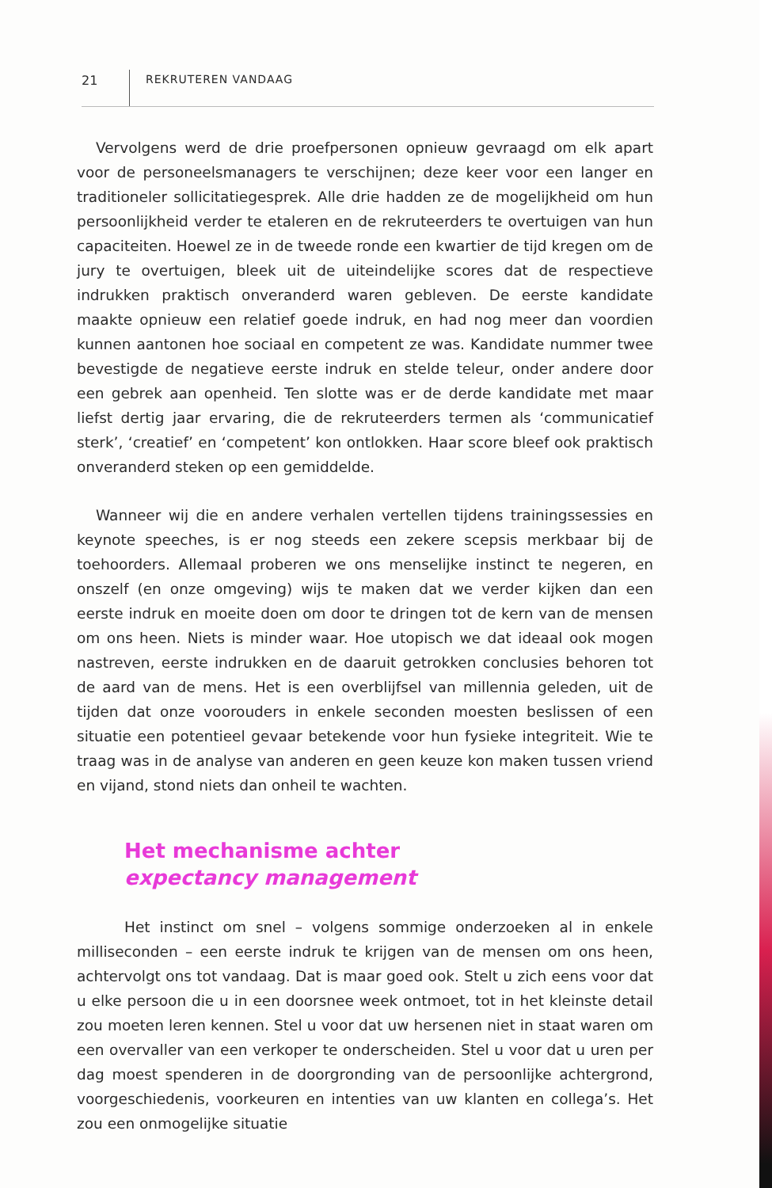21 REKRUTEREN VANDAAG
Vervolgens werd de drie proefpersonen opnieuw gevraagd om elk apart voor de personeelsmanagers te verschijnen; deze keer voor een langer en traditioneler sollicitatiegesprek. Alle drie hadden ze de mogelijkheid om hun persoonlijkheid verder te etaleren en de rekruteerders te overtuigen van hun capaciteiten. Hoewel ze in de tweede ronde een kwartier de tijd kregen om de jury te overtuigen, bleek uit de uiteindelijke scores dat de respectieve indrukken praktisch onveranderd waren gebleven. De eerste kandidate maakte opnieuw een relatief goede indruk, en had nog meer dan voordien kunnen aantonen hoe sociaal en competent ze was. Kandidate nummer twee bevestigde de negatieve eerste indruk en stelde teleur, onder andere door een gebrek aan openheid. Ten slotte was er de derde kandidate met maar liefst dertig jaar ervaring, die de rekruteerders termen als ‘communicatief sterk’, ‘creatief’ en ‘competent’ kon ontlokken. Haar score bleef ook praktisch onveranderd steken op een gemiddelde.
Wanneer wij die en andere verhalen vertellen tijdens trainingssessies en keynote speeches, is er nog steeds een zekere scepsis merkbaar bij de toehoorders. Allemaal proberen we ons menselijke instinct te negeren, en onszelf (en onze omgeving) wijs te maken dat we verder kijken dan een eerste indruk en moeite doen om door te dringen tot de kern van de mensen om ons heen. Niets is minder waar. Hoe utopisch we dat ideaal ook mogen nastreven, eerste indrukken en de daaruit getrokken conclusies behoren tot de aard van de mens. Het is een overblijfsel van millennia geleden, uit de tijden dat onze voorouders in enkele seconden moesten beslissen of een situatie een potentieel gevaar betekende voor hun fysieke integriteit. Wie te traag was in de analyse van anderen en geen keuze kon maken tussen vriend en vijand, stond niets dan onheil te wachten.
Het mechanisme achter
expectancy management
Het instinct om snel – volgens sommige onderzoeken al in enkele milliseconden – een eerste indruk te krijgen van de mensen om ons heen, achtervolgt ons tot vandaag. Dat is maar goed ook. Stelt u zich eens voor dat u elke persoon die u in een doorsnee week ontmoet, tot in het kleinste detail zou moeten leren kennen. Stel u voor dat uw hersenen niet in staat waren om een overvaller van een verkoper te onderscheiden. Stel u voor dat u uren per dag moest spenderen in de doorgronding van de persoonlijke achtergrond, voorgeschiedenis, voorkeuren en intenties van uw klanten en collega’s. Het zou een onmogelijke situatie